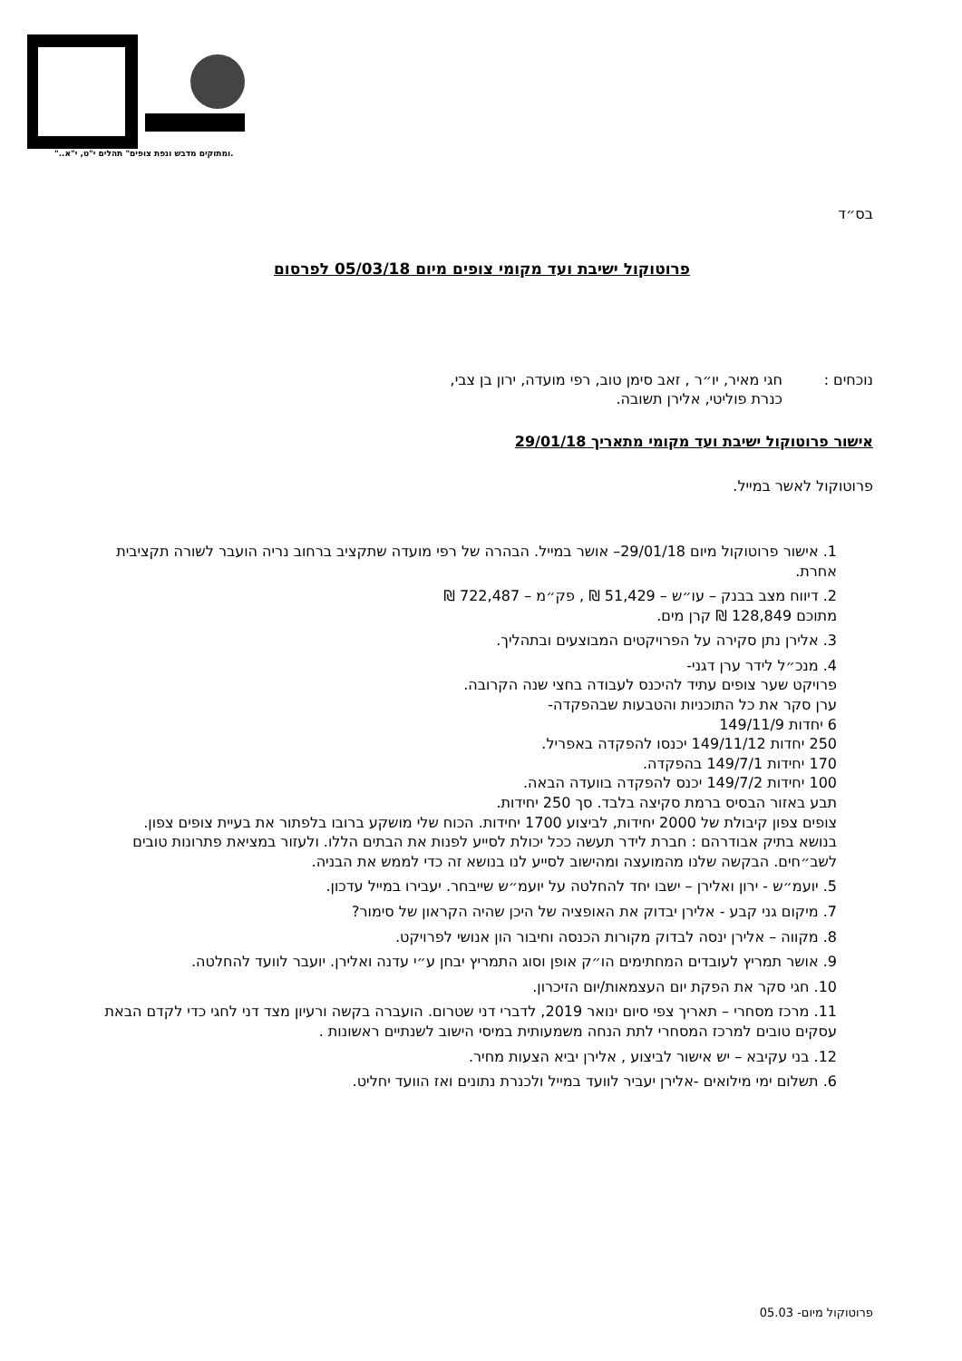"..ומתוקים מדבש ונפת צופים" תהלים י"ט, י"א.
בס״ד
פרוטוקול ישיבת ועד מקומי צופים מיום 05/03/18 לפרסום
נוכחים : חגי מאיר, יו״ר , זאב סימן טוב, רפי מועדה, ירון בן צבי,
כנרת פוליטי, אלירן תשובה.
אישור פרוטוקול ישיבת ועד מקומי מתאריך 29/01/18
פרוטוקול לאשר במייל.
1. אישור פרוטוקול מיום 29/01/18– אושר במייל. הבהרה של רפי מועדה שתקציב ברחוב נריה הועבר לשורה תקציבית אחרת.
2. דיווח מצב בבנק – עו״ש – 51,429 ₪ , פק״מ – 722,487 ₪
מתוכם 128,849 ₪ קרן מים.
3. אלירן נתן סקירה על הפרויקטים המבוצעים ובתהליך.
4. מנכ״ל לידר ערן דגני-
פרויקט שער צופים עתיד להיכנס לעבודה בחצי שנה הקרובה.
ערן סקר את כל התוכניות והטבעות שבהפקדה-
6 יחדות 149/11/9
250 יחדות 149/11/12 יכנסו להפקדה באפריל.
170 יחידות 149/7/1 בהפקדה.
100 יחידות 149/7/2 יכנס להפקדה בוועדה הבאה.
תבע באזור הבסיס ברמת סקיצה בלבד. סך 250 יחידות.
צופים צפון קיבולת של 2000 יחידות, לביצוע 1700 יחידות. הכוח שלי מושקע ברובו בלפתור את בעיית צופים צפון.
בנושא בתיק אבודרהם : חברת לידר תעשה ככל יכולת לסייע לפנות את הבתים הללו. ולעזור במציאת פתרונות טובים לשב״חים. הבקשה שלנו מהמועצה ומהישוב לסייע לנו בנושא זה כדי לממש את הבניה.
5. יועמ״ש - ירון ואלירן – ישבו יחד להחלטה על יועמ״ש שייבחר. יעבירו במייל עדכון.
7. מיקום גני קבע - אלירן יבדוק את האופציה של היכן שהיה הקראון של סימור?
8. מקווה – אלירן ינסה לבדוק מקורות הכנסה וחיבור הון אנושי לפרויקט.
9. אושר תמריץ לעובדים המחתימים הו״ק אופן וסוג התמריץ יבחן ע״י עדנה ואלירן. יועבר לוועד להחלטה.
10. חגי סקר את הפקת יום העצמאות/יום הזיכרון.
11. מרכז מסחרי – תאריך צפי סיום ינואר 2019, לדברי דני שטרום. הועברה בקשה ורעיון מצד דני לחגי כדי לקדם הבאת עסקים טובים למרכז המסחרי לתת הנחה משמעותית במיסי הישוב לשנתיים ראשונות .
12. בני עקיבא – יש אישור לביצוע , אלירן יביא הצעות מחיר.
6. תשלום ימי מילואים -אלירן יעביר לוועד במייל ולכנרת נתונים ואז הוועד יחליט.
פרוטוקול מיום- 05.03